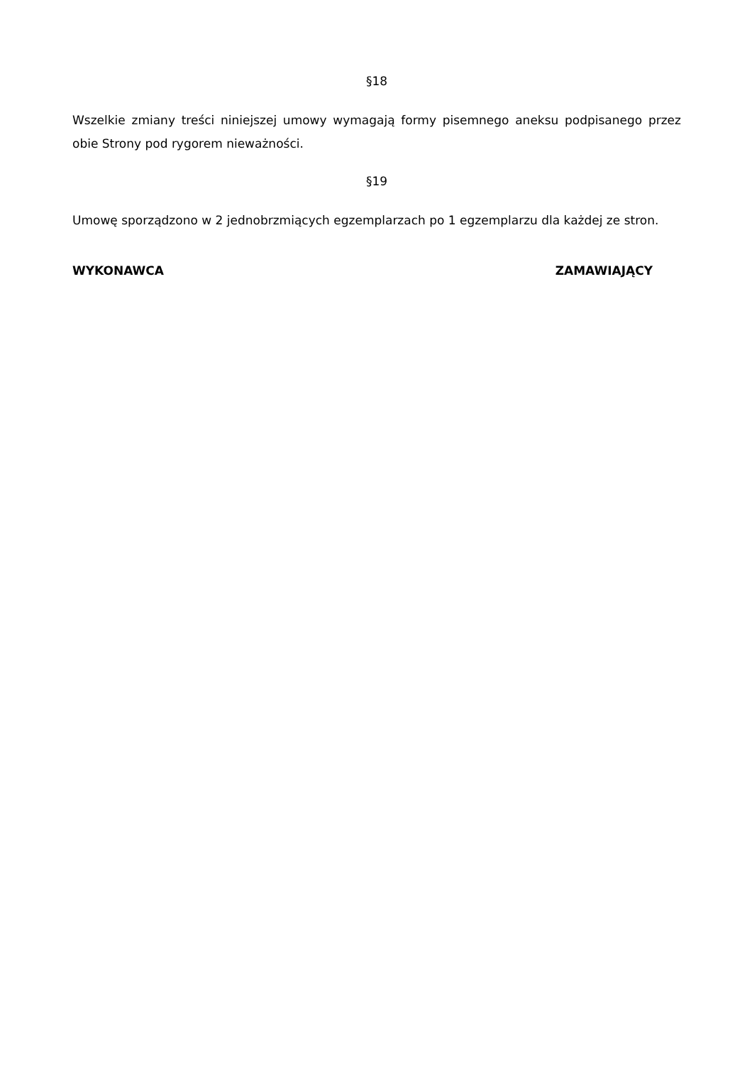§18
Wszelkie zmiany treści niniejszej umowy wymagają formy pisemnego aneksu podpisanego przez obie Strony pod rygorem nieważności.
§19
Umowę sporządzono w 2 jednobrzmiących egzemplarzach po 1 egzemplarzu dla każdej ze stron.
WYKONAWCA ZAMAWIAJĄCY